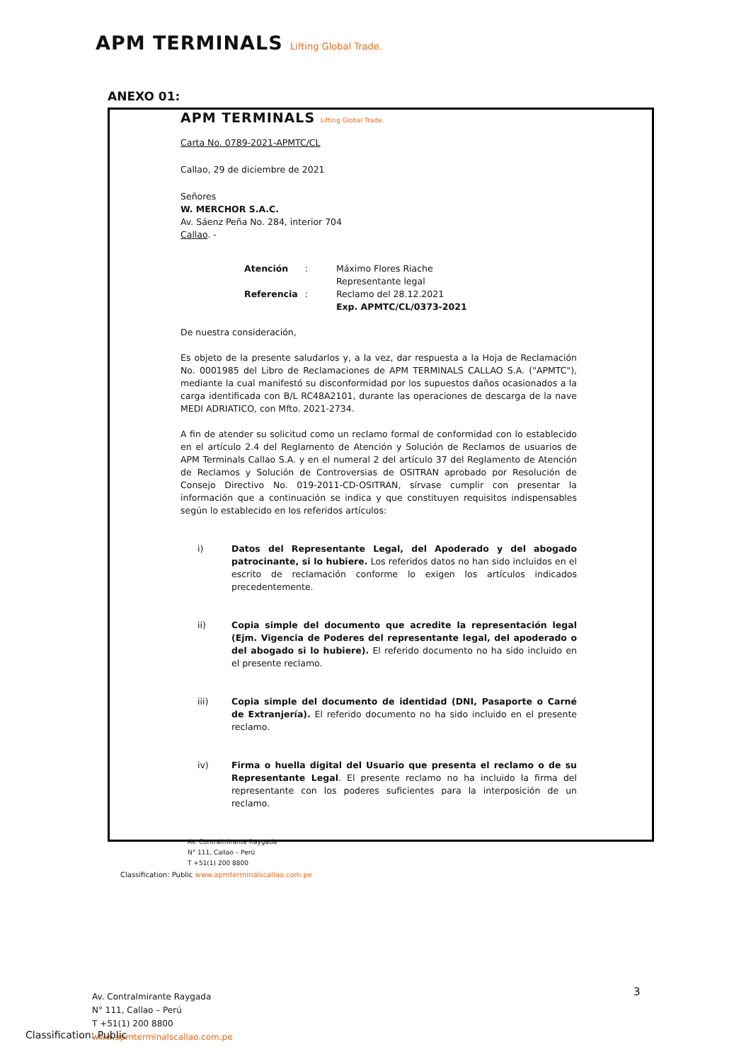APM TERMINALS Lifting Global Trade.
ANEXO 01:
APM TERMINALS Lifting Global Trade.
Carta No. 0789-2021-APMTC/CL
Callao, 29 de diciembre de 2021
Señores
W. MERCHOR S.A.C.
Av. Sáenz Peña No. 284, interior 704
Callao. -
| Atención | : | Máximo Flores Riache Representante legal |
| Referencia | : | Reclamo del 28.12.2021 Exp. APMTC/CL/0373-2021 |
De nuestra consideración,
Es objeto de la presente saludarlos y, a la vez, dar respuesta a la Hoja de Reclamación No. 0001985 del Libro de Reclamaciones de APM TERMINALS CALLAO S.A. ("APMTC"), mediante la cual manifestó su disconformidad por los supuestos daños ocasionados a la carga identificada con B/L RC48A2101, durante las operaciones de descarga de la nave MEDI ADRIATICO, con Mfto. 2021-2734.
A fin de atender su solicitud como un reclamo formal de conformidad con lo establecido en el artículo 2.4 del Reglamento de Atención y Solución de Reclamos de usuarios de APM Terminals Callao S.A. y en el numeral 2 del artículo 37 del Reglamento de Atención de Reclamos y Solución de Controversias de OSITRAN aprobado por Resolución de Consejo Directivo No. 019-2011-CD-OSITRAN, sírvase cumplir con presentar la información que a continuación se indica y que constituyen requisitos indispensables según lo establecido en los referidos artículos:
i) Datos del Representante Legal, del Apoderado y del abogado patrocinante, si lo hubiere. Los referidos datos no han sido incluidos en el escrito de reclamación conforme lo exigen los artículos indicados precedentemente.
ii) Copia simple del documento que acredite la representación legal (Ejm. Vigencia de Poderes del representante legal, del apoderado o del abogado si lo hubiere). El referido documento no ha sido incluido en el presente reclamo.
iii) Copia simple del documento de identidad (DNI, Pasaporte o Carné de Extranjería). El referido documento no ha sido incluido en el presente reclamo.
iv) Firma o huella digital del Usuario que presenta el reclamo o de su Representante Legal. El presente reclamo no ha incluido la firma del representante con los poderes suficientes para la interposición de un reclamo.
Av. Contralmirante Raygada
N° 111, Callao – Perú
T +51(1) 200 8800
Classification: Public www.apmterminalscallao.com.pe
3
Av. Contralmirante Raygada
N° 111, Callao – Perú
T +51(1) 200 8800
www.apmterminalscallao.com.pe
Classification: Public